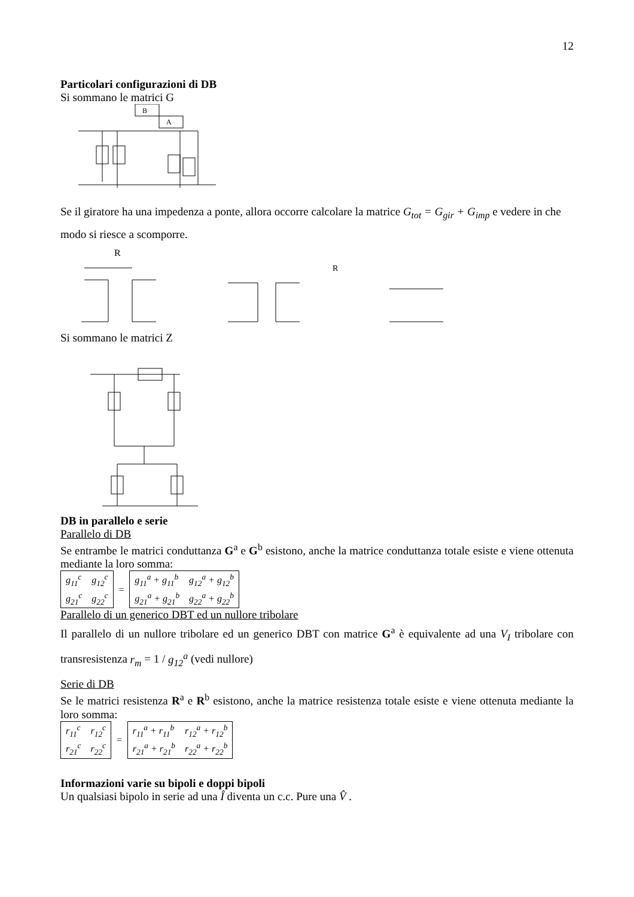12
Particolari configurazioni di DB
Si sommano le matrici G
A
B
Se il giratore ha una impedenza a ponte, allora occorre calcolare la matrice G<sub>tot</sub> = G<sub>gir</sub> + G<sub>imp</sub> e vedere in che modo si riesce a scomporre.
R
R
Si sommano le matrici Z
DB in parallelo e serie
Parallelo di DB
Se entrambe le matrici conduttanza G<sup>a</sup> e G<sup>b</sup> esistono, anche la matrice conduttanza totale esiste e viene ottenuta mediante la loro somma:
| g<sub>11</sub><sup>c</sup> | g<sub>12</sub><sup>c</sup> | = | g<sub>11</sub><sup>a</sup> + g<sub>11</sub><sup>b</sup> | g<sub>12</sub><sup>a</sup> + g<sub>12</sub><sup>b</sup> |
| g<sub>21</sub><sup>c</sup> | g<sub>22</sub><sup>c</sup> | | g<sub>21</sub><sup>a</sup> + g<sub>21</sub><sup>b</sup> | g<sub>22</sub><sup>a</sup> + g<sub>22</sub><sup>b</sup> |
Parallelo di un generico DBT ed un nullore tribolare
Il parallelo di un nullore tribolare ed un generico DBT con matrice G<sup>a</sup> è equivalente ad una V<sub>I</sub> tribolare con transresistenza r<sub>m</sub> = 1 / g<sub>12</sub><sup>a</sup> (vedi nullore)
Serie di DB
Se le matrici resistenza R<sup>a</sup> e R<sup>b</sup> esistono, anche la matrice resistenza totale esiste e viene ottenuta mediante la loro somma:
| r<sub>11</sub><sup>c</sup> | r<sub>12</sub><sup>c</sup> | = | r<sub>11</sub><sup>a</sup> + r<sub>11</sub><sup>b</sup> | r<sub>12</sub><sup>a</sup> + r<sub>12</sub><sup>b</sup> |
| r<sub>21</sub><sup>c</sup> | r<sub>22</sub><sup>c</sup> | | r<sub>21</sub><sup>a</sup> + r<sub>21</sub><sup>b</sup> | r<sub>22</sub><sup>a</sup> + r<sub>22</sub><sup>b</sup> |
Informazioni varie su bipoli e doppi bipoli
Un qualsiasi bipolo in serie ad una Î diventa un c.c. Pure una V̂ .